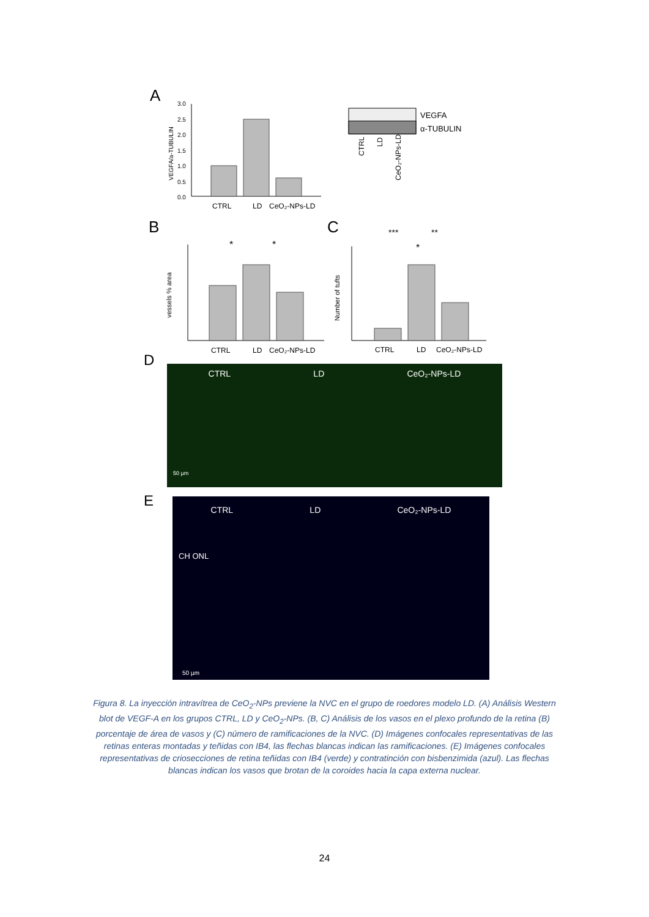A
3.0
2.5
2.0
1.5
1.0
0.5
0.0
VEGFA/a-TUBULIN
CTRL
LD
CeO₂-NPs-LD
VEGFA
α-TUBULIN
CTRL
LD
CeO₂-NPs-LD
B
vessels % area
*
*
CTRL
LD
CeO₂-NPs-LD
C
Number of tufts
***
**
*
CTRL
LD
CeO₂-NPs-LD
D
CTRL LD CeO₂-NPs-LD
50 µm
E
CTRL LD CeO₂-NPs-LD
CH ONL
50 µm
Figura 8. La inyección intravítrea de CeO<sub>2</sub>-NPs previene la NVC en el grupo de roedores modelo LD. (A) Análisis Western blot de VEGF-A en los grupos CTRL, LD y CeO<sub>2</sub>-NPs. (B, C) Análisis de los vasos en el plexo profundo de la retina (B) porcentaje de área de vasos y (C) número de ramificaciones de la NVC. (D) Imágenes confocales representativas de las retinas enteras montadas y teñidas con IB4, las flechas blancas indican las ramificaciones. (E) Imágenes confocales representativas de criosecciones de retina teñidas con IB4 (verde) y contratinción con bisbenzimida (azul). Las flechas blancas indican los vasos que brotan de la coroides hacia la capa externa nuclear.
24